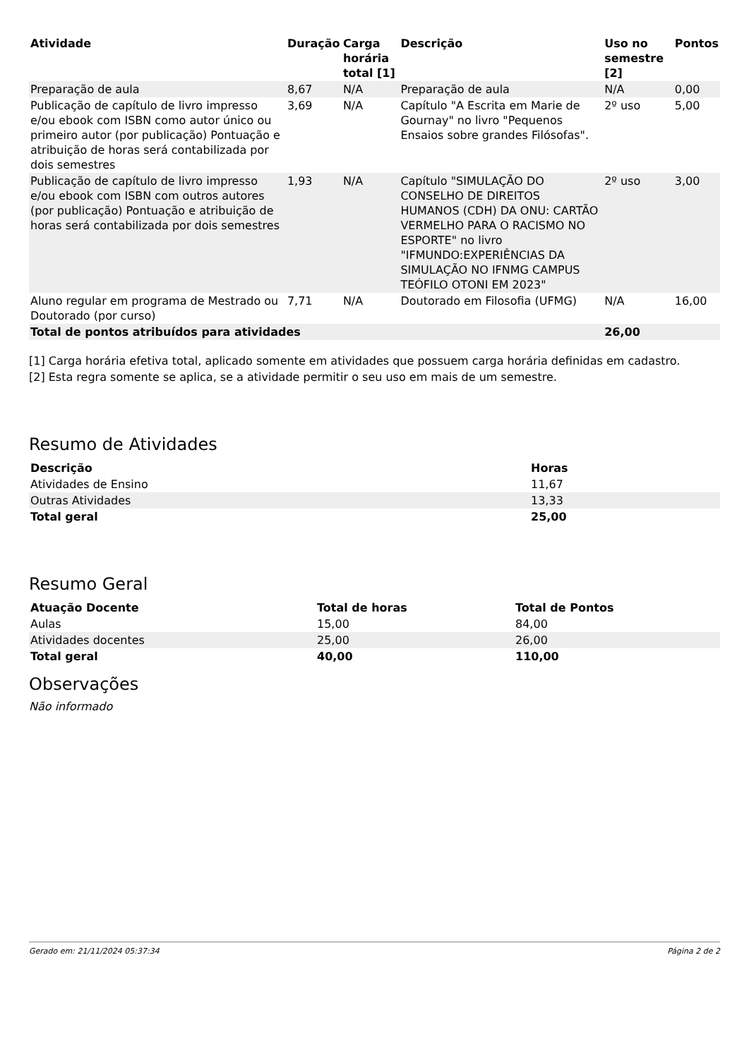| Atividade | Duração | Carga horária total [1] | Descrição | Uso no semestre [2] | Pontos |
| --- | --- | --- | --- | --- | --- |
| Preparação de aula | 8,67 | N/A | Preparação de aula | N/A | 0,00 |
| Publicação de capítulo de livro impresso e/ou ebook com ISBN como autor único ou primeiro autor (por publicação) Pontuação e atribuição de horas será contabilizada por dois semestres | 3,69 | N/A | Capítulo "A Escrita em Marie de Gournay" no livro "Pequenos Ensaios sobre grandes Filósofas". | 2º uso | 5,00 |
| Publicação de capítulo de livro impresso e/ou ebook com ISBN com outros autores (por publicação) Pontuação e atribuição de horas será contabilizada por dois semestres | 1,93 | N/A | Capítulo "SIMULAÇÃO DO CONSELHO DE DIREITOS HUMANOS (CDH) DA ONU: CARTÃO VERMELHO PARA O RACISMO NO ESPORTE" no livro "IFMUNDO:EXPERIÊNCIAS DA SIMULAÇÃO NO IFNMG CAMPUS TEÓFILO OTONI EM 2023" | 2º uso | 3,00 |
| Aluno regular em programa de Mestrado ou Doutorado (por curso) | 7,71 | N/A | Doutorado em Filosofia (UFMG) | N/A | 16,00 |
| Total de pontos atribuídos para atividades | | | | 26,00 | |
[1] Carga horária efetiva total, aplicado somente em atividades que possuem carga horária definidas em cadastro.
[2] Esta regra somente se aplica, se a atividade permitir o seu uso em mais de um semestre.
Resumo de Atividades
| Descrição | Horas |
| --- | --- |
| Atividades de Ensino | 11,67 |
| Outras Atividades | 13,33 |
| Total geral | 25,00 |
Resumo Geral
| Atuação Docente | Total de horas | Total de Pontos |
| --- | --- | --- |
| Aulas | 15,00 | 84,00 |
| Atividades docentes | 25,00 | 26,00 |
| Total geral | 40,00 | 110,00 |
Observações
Não informado
Gerado em: 21/11/2024 05:37:34 Página 2 de 2